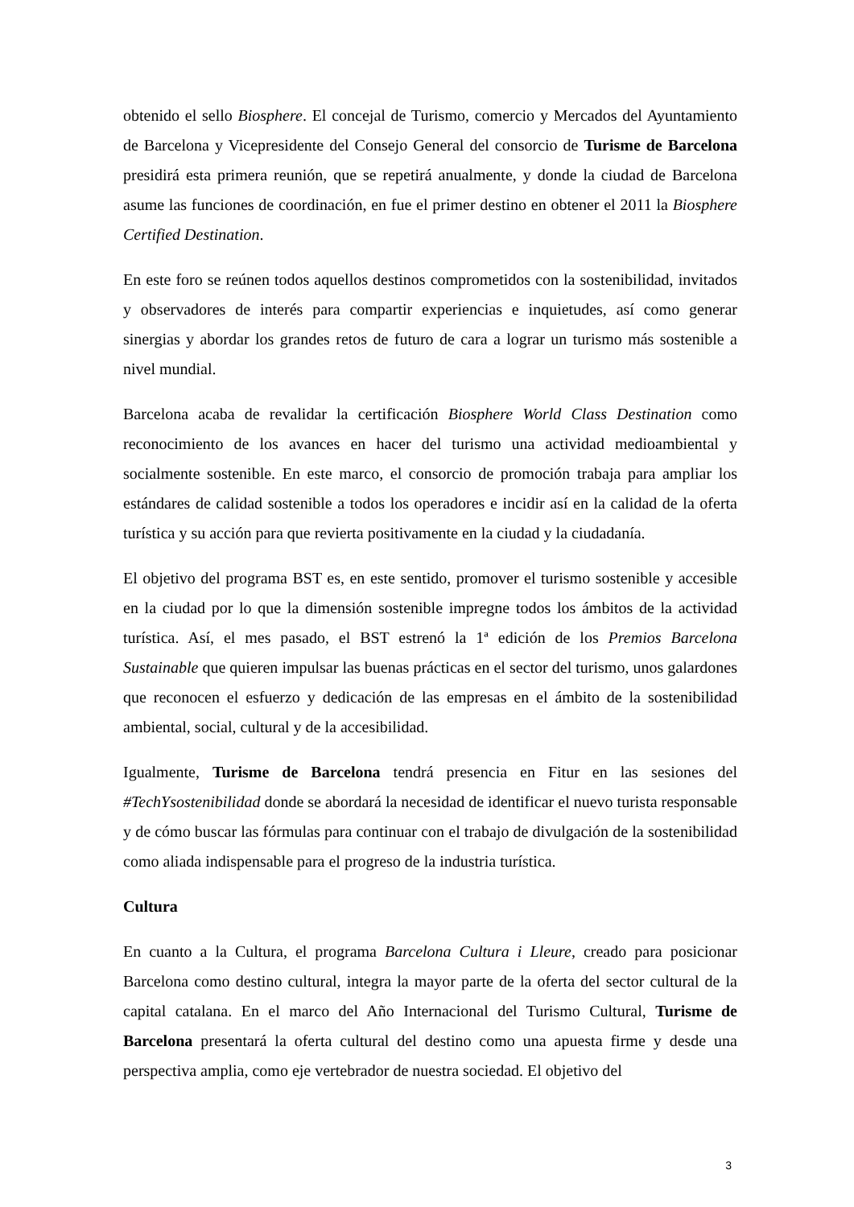obtenido el sello Biosphere. El concejal de Turismo, comercio y Mercados del Ayuntamiento de Barcelona y Vicepresidente del Consejo General del consorcio de Turisme de Barcelona presidirá esta primera reunión, que se repetirá anualmente, y donde la ciudad de Barcelona asume las funciones de coordinación, en fue el primer destino en obtener el 2011 la Biosphere Certified Destination.
En este foro se reúnen todos aquellos destinos comprometidos con la sostenibilidad, invitados y observadores de interés para compartir experiencias e inquietudes, así como generar sinergias y abordar los grandes retos de futuro de cara a lograr un turismo más sostenible a nivel mundial.
Barcelona acaba de revalidar la certificación Biosphere World Class Destination como reconocimiento de los avances en hacer del turismo una actividad medioambiental y socialmente sostenible. En este marco, el consorcio de promoción trabaja para ampliar los estándares de calidad sostenible a todos los operadores e incidir así en la calidad de la oferta turística y su acción para que revierta positivamente en la ciudad y la ciudadanía.
El objetivo del programa BST es, en este sentido, promover el turismo sostenible y accesible en la ciudad por lo que la dimensión sostenible impregne todos los ámbitos de la actividad turística. Así, el mes pasado, el BST estrenó la 1ª edición de los Premios Barcelona Sustainable que quieren impulsar las buenas prácticas en el sector del turismo, unos galardones que reconocen el esfuerzo y dedicación de las empresas en el ámbito de la sostenibilidad ambiental, social, cultural y de la accesibilidad.
Igualmente, Turisme de Barcelona tendrá presencia en Fitur en las sesiones del #TechYsostenibilidad donde se abordará la necesidad de identificar el nuevo turista responsable y de cómo buscar las fórmulas para continuar con el trabajo de divulgación de la sostenibilidad como aliada indispensable para el progreso de la industria turística.
Cultura
En cuanto a la Cultura, el programa Barcelona Cultura i Lleure, creado para posicionar Barcelona como destino cultural, integra la mayor parte de la oferta del sector cultural de la capital catalana. En el marco del Año Internacional del Turismo Cultural, Turisme de Barcelona presentará la oferta cultural del destino como una apuesta firme y desde una perspectiva amplia, como eje vertebrador de nuestra sociedad. El objetivo del
3